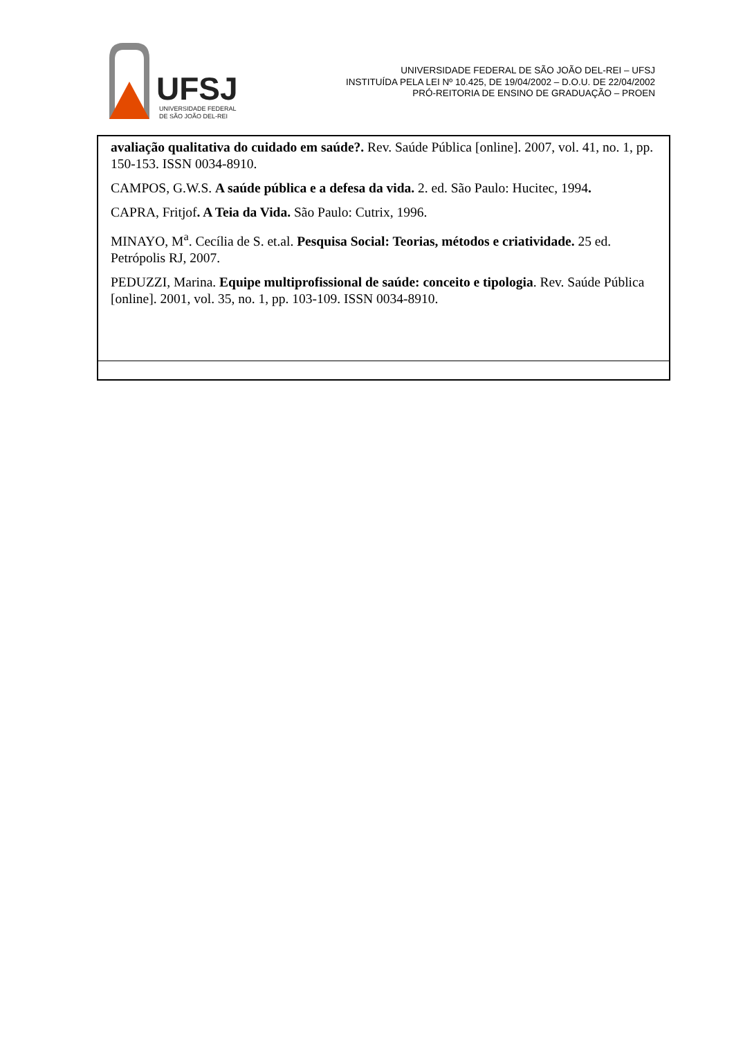UFSJ
UNIVERSIDADE FEDERAL
DE SÃO JOÃO DEL-REI
UNIVERSIDADE FEDERAL DE SÃO JOÃO DEL-REI – UFSJ
INSTITUÍDA PELA LEI Nº 10.425, DE 19/04/2002 – D.O.U. DE 22/04/2002
PRÓ-REITORIA DE ENSINO DE GRADUAÇÃO – PROEN
| avaliação qualitativa do cuidado em saúde?. Rev. Saúde Pública [online]. 2007, vol. 41, no. 1, pp. 150-153. ISSN 0034-8910. CAMPOS, G.W.S. A saúde pública e a defesa da vida. 2. ed. São Paulo: Hucitec, 1994 . CAPRA, Fritjof . A Teia da Vida. São Paulo: Cutrix, 1996. MINAYO, M<sup>a</sup>. Cecília de S. et.al. Pesquisa Social: Teorias, métodos e criatividade. 25 ed. Petrópolis RJ, 2007. PEDUZZI, Marina. Equipe multiprofissional de saúde: conceito e tipologia . Rev. Saúde Pública [online]. 2001, vol. 35, no. 1, pp. 103-109. ISSN 0034-8910. |